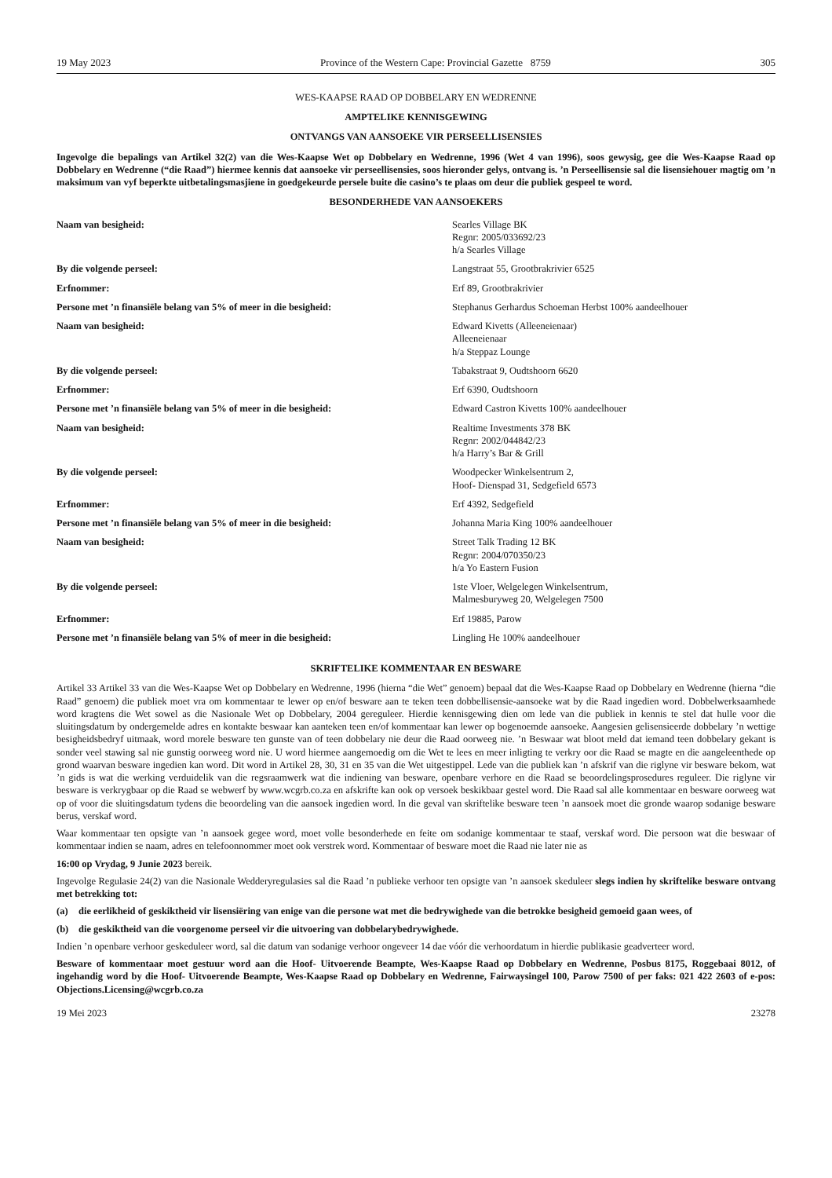19 May 2023 Province of the Western Cape: Provincial Gazette 8759 305
WES-KAAPSE RAAD OP DOBBELARY EN WEDRENNE
AMPTELIKE KENNISGEWING
ONTVANGS VAN AANSOEKE VIR PERSEELLISENSIES
Ingevolge die bepalings van Artikel 32(2) van die Wes-Kaapse Wet op Dobbelary en Wedrenne, 1996 (Wet 4 van 1996), soos gewysig, gee die Wes-Kaapse Raad op Dobbelary en Wedrenne (“die Raad”) hiermee kennis dat aansoeke vir perseellisensies, soos hieronder gelys, ontvang is. ’n Perseellisensie sal die lisensiehouer magtig om ’n maksimum van vyf beperkte uitbetalingsmasjiene in goedgekeurde persele buite die casino’s te plaas om deur die publiek gespeel te word.
BESONDERHEDE VAN AANSOEKERS
| Naam van besigheid: | Searles Village BK Regnr: 2005/033692/23 h/a Searles Village |
| By die volgende perseel: | Langstraat 55, Grootbrakrivier 6525 |
| Erfnommer: | Erf 89, Grootbrakrivier |
| Persone met ’n finansiële belang van 5% of meer in die besigheid: | Stephanus Gerhardus Schoeman Herbst 100% aandeelhouer |
| Naam van besigheid: | Edward Kivetts (Alleeneienaar) Alleeneienaar h/a Steppaz Lounge |
| By die volgende perseel: | Tabakstraat 9, Oudtshoorn 6620 |
| Erfnommer: | Erf 6390, Oudtshoorn |
| Persone met ’n finansiële belang van 5% of meer in die besigheid: | Edward Castron Kivetts 100% aandeelhouer |
| Naam van besigheid: | Realtime Investments 378 BK Regnr: 2002/044842/23 h/a Harry’s Bar & Grill |
| By die volgende perseel: | Woodpecker Winkelsentrum 2, Hoof- Dienspad 31, Sedgefield 6573 |
| Erfnommer: | Erf 4392, Sedgefield |
| Persone met ’n finansiële belang van 5% of meer in die besigheid: | Johanna Maria King 100% aandeelhouer |
| Naam van besigheid: | Street Talk Trading 12 BK Regnr: 2004/070350/23 h/a Yo Eastern Fusion |
| By die volgende perseel: | 1ste Vloer, Welgelegen Winkelsentrum, Malmesburyweg 20, Welgelegen 7500 |
| Erfnommer: | Erf 19885, Parow |
| Persone met ’n finansiële belang van 5% of meer in die besigheid: | Lingling He 100% aandeelhouer |
SKRIFTELIKE KOMMENTAAR EN BESWARE
Artikel 33 Artikel 33 van die Wes-Kaapse Wet op Dobbelary en Wedrenne, 1996 (hierna “die Wet” genoem) bepaal dat die Wes-Kaapse Raad op Dobbelary en Wedrenne (hierna “die Raad” genoem) die publiek moet vra om kommentaar te lewer op en/of besware aan te teken teen dobbellisensie-aansoeke wat by die Raad ingedien word. Dobbelwerksaamhede word kragtens die Wet sowel as die Nasionale Wet op Dobbelary, 2004 gereguleer. Hierdie kennisgewing dien om lede van die publiek in kennis te stel dat hulle voor die sluitingsdatum by ondergemelde adres en kontakte beswaar kan aanteken teen en/of kommentaar kan lewer op bogenoemde aansoeke. Aangesien gelisensieerde dobbelary ’n wettige besigheidsbedryf uitmaak, word morele besware ten gunste van of teen dobbelary nie deur die Raad oorweeg nie. ’n Beswaar wat bloot meld dat iemand teen dobbelary gekant is sonder veel stawing sal nie gunstig oorweeg word nie. U word hiermee aangemoedig om die Wet te lees en meer inligting te verkry oor die Raad se magte en die aangeleenthede op grond waarvan besware ingedien kan word. Dit word in Artikel 28, 30, 31 en 35 van die Wet uitgestippel. Lede van die publiek kan ’n afskrif van die riglyne vir besware bekom, wat ’n gids is wat die werking verduidelik van die regsraamwerk wat die indiening van besware, openbare verhore en die Raad se beoordelingsprosedures reguleer. Die riglyne vir besware is verkrygbaar op die Raad se webwerf by www.wcgrb.co.za en afskrifte kan ook op versoek beskikbaar gestel word. Die Raad sal alle kommentaar en besware oorweeg wat op of voor die sluitingsdatum tydens die beoordeling van die aansoek ingedien word. In die geval van skriftelike besware teen ’n aansoek moet die gronde waarop sodanige besware berus, verskaf word.
Waar kommentaar ten opsigte van ’n aansoek gegee word, moet volle besonderhede en feite om sodanige kommentaar te staaf, verskaf word. Die persoon wat die beswaar of kommentaar indien se naam, adres en telefoonnommer moet ook verstrek word. Kommentaar of besware moet die Raad nie later nie as
16:00 op Vrydag, 9 Junie 2023 bereik.
Ingevolge Regulasie 24(2) van die Nasionale Wedderyregulasies sal die Raad ’n publieke verhoor ten opsigte van ’n aansoek skeduleer slegs indien hy skriftelike besware ontvang met betrekking tot:
(a) die eerlikheid of geskiktheid vir lisensiëring van enige van die persone wat met die bedrywighede van die betrokke besigheid gemoeid gaan wees, of
(b) die geskiktheid van die voorgenome perseel vir die uitvoering van dobbelarybedrywighede.
Indien ’n openbare verhoor geskeduleer word, sal die datum van sodanige verhoor ongeveer 14 dae vóór die verhoordatum in hierdie publikasie geadverteer word.
Besware of kommentaar moet gestuur word aan die Hoof- Uitvoerende Beampte, Wes-Kaapse Raad op Dobbelary en Wedrenne, Posbus 8175, Roggebaai 8012, of ingehandig word by die Hoof- Uitvoerende Beampte, Wes-Kaapse Raad op Dobbelary en Wedrenne, Fairwaysingel 100, Parow 7500 of per faks: 021 422 2603 of e-pos: Objections.Licensing@wcgrb.co.za
19 Mei 2023 23278